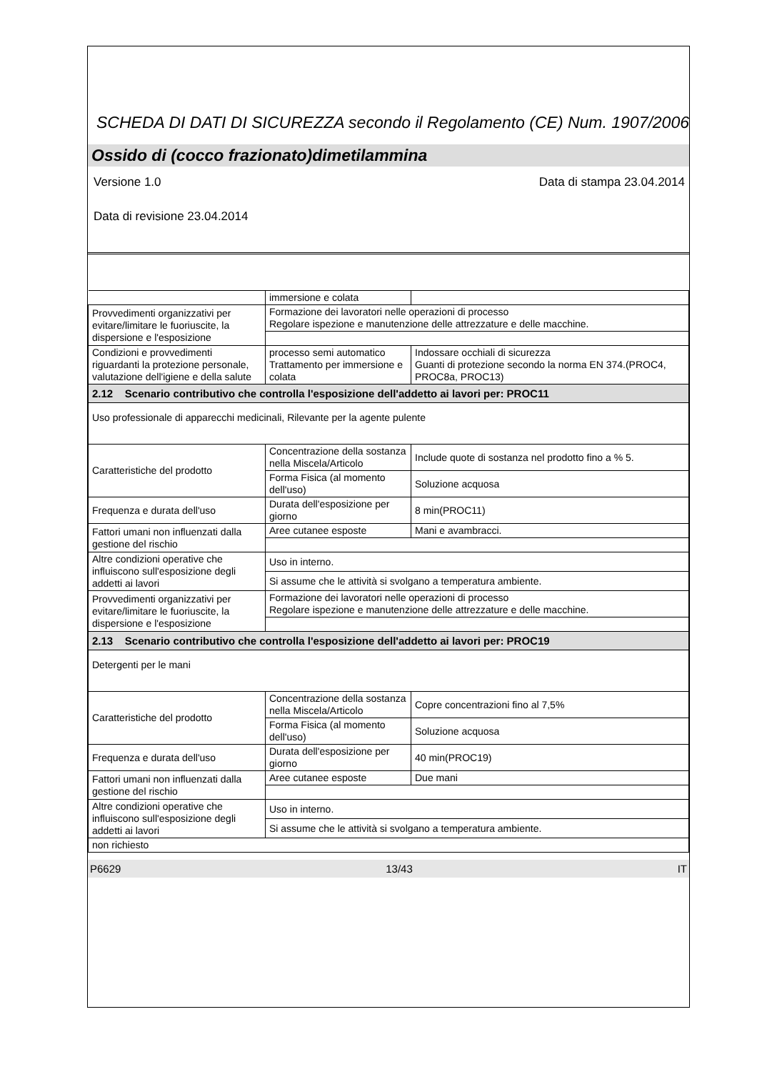SCHEDA DI DATI DI SICUREZZA secondo il Regolamento (CE) Num. 1907/2006
Ossido di (cocco frazionato)dimetilammina
Versione 1.0 Data di stampa 23.04.2014
Data di revisione 23.04.2014
| | immersione e colata | |
| Provvedimenti organizzativi per evitare/limitare le fuoriuscite, la dispersione e l'esposizione | Formazione dei lavoratori nelle operazioni di processo Regolare ispezione e manutenzione delle attrezzature e delle macchine. | |
| Condizioni e provvedimenti riguardanti la protezione personale, valutazione dell'igiene e della salute | processo semi automatico Trattamento per immersione e colata | Indossare occhiali di sicurezza Guanti di protezione secondo la norma EN 374.(PROC4, PROC8a, PROC13) |
| 2.12 Scenario contributivo che controlla l'esposizione dell'addetto ai lavori per: PROC11 | | |
| Uso professionale di apparecchi medicinali, Rilevante per la agente pulente | | |
| Caratteristiche del prodotto | Concentrazione della sostanza nella Miscela/Articolo | Include quote di sostanza nel prodotto fino a % 5. |
| | Forma Fisica (al momento dell'uso) | Soluzione acquosa |
| Frequenza e durata dell'uso | Durata dell'esposizione per giorno | 8 min(PROC11) |
| Fattori umani non influenzati dalla gestione del rischio | Aree cutanee esposte | Mani e avambracci. |
| Altre condizioni operative che influiscono sull'esposizione degli addetti ai lavori | Uso in interno. | |
| | Si assume che le attività si svolgano a temperatura ambiente. | |
| Provvedimenti organizzativi per evitare/limitare le fuoriuscite, la dispersione e l'esposizione | Formazione dei lavoratori nelle operazioni di processo Regolare ispezione e manutenzione delle attrezzature e delle macchine. | |
| 2.13 Scenario contributivo che controlla l'esposizione dell'addetto ai lavori per: PROC19 | | |
| Detergenti per le mani | | |
| Caratteristiche del prodotto | Concentrazione della sostanza nella Miscela/Articolo | Copre concentrazioni fino al 7,5% |
| | Forma Fisica (al momento dell'uso) | Soluzione acquosa |
| Frequenza e durata dell'uso | Durata dell'esposizione per giorno | 40 min(PROC19) |
| Fattori umani non influenzati dalla gestione del rischio | Aree cutanee esposte | Due mani |
| Altre condizioni operative che influiscono sull'esposizione degli addetti ai lavori | Uso in interno. | |
| | Si assume che le attività si svolgano a temperatura ambiente. | |
| non richiesto | | |
P6629 13/43 IT